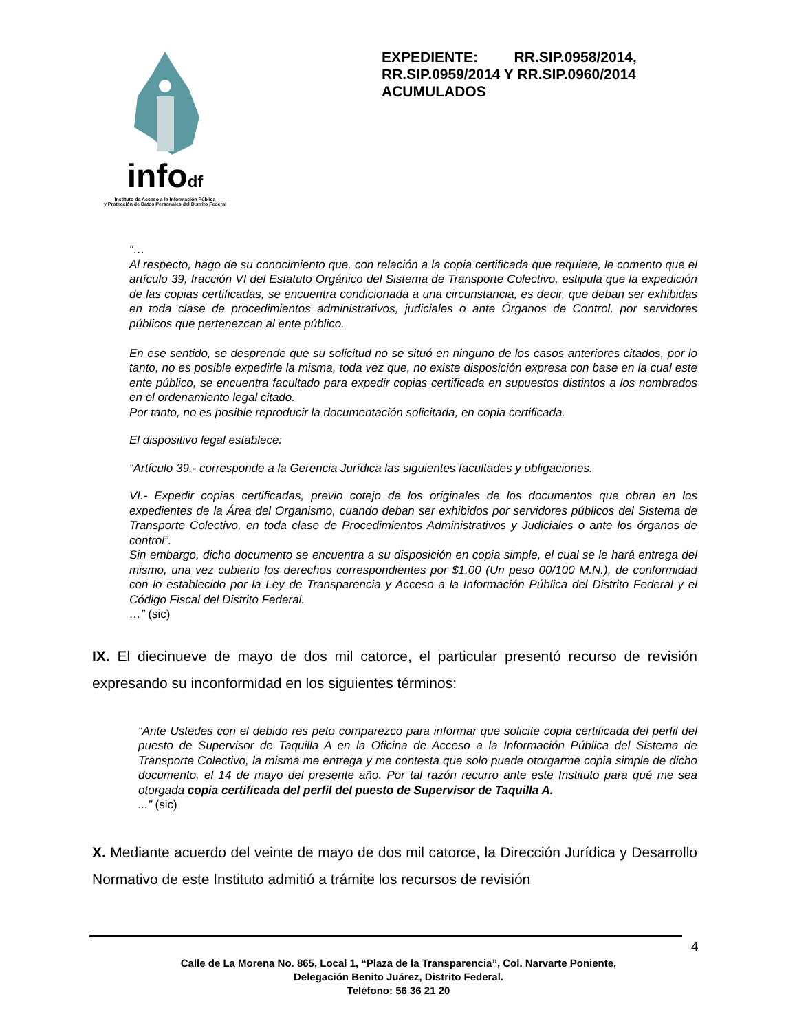infodf
Instituto de Acceso a la Información Pública
y Protección de Datos Personales del Distrito Federal
EXPEDIENTE: RR.SIP.0958/2014, RR.SIP.0959/2014 Y RR.SIP.0960/2014 ACUMULADOS
“…
Al respecto, hago de su conocimiento que, con relación a la copia certificada que requiere, le comento que el artículo 39, fracción VI del Estatuto Orgánico del Sistema de Transporte Colectivo, estipula que la expedición de las copias certificadas, se encuentra condicionada a una circunstancia, es decir, que deban ser exhibidas en toda clase de procedimientos administrativos, judiciales o ante Órganos de Control, por servidores públicos que pertenezcan al ente público.
En ese sentido, se desprende que su solicitud no se situó en ninguno de los casos anteriores citados, por lo tanto, no es posible expedirle la misma, toda vez que, no existe disposición expresa con base en la cual este ente público, se encuentra facultado para expedir copias certificada en supuestos distintos a los nombrados en el ordenamiento legal citado.
Por tanto, no es posible reproducir la documentación solicitada, en copia certificada.
El dispositivo legal establece:
“Artículo 39.- corresponde a la Gerencia Jurídica las siguientes facultades y obligaciones.
VI.- Expedir copias certificadas, previo cotejo de los originales de los documentos que obren en los expedientes de la Área del Organismo, cuando deban ser exhibidos por servidores públicos del Sistema de Transporte Colectivo, en toda clase de Procedimientos Administrativos y Judiciales o ante los órganos de control”.
Sin embargo, dicho documento se encuentra a su disposición en copia simple, el cual se le hará entrega del mismo, una vez cubierto los derechos correspondientes por $1.00 (Un peso 00/100 M.N.), de conformidad con lo establecido por la Ley de Transparencia y Acceso a la Información Pública del Distrito Federal y el Código Fiscal del Distrito Federal.
…” (sic)
IX. El diecinueve de mayo de dos mil catorce, el particular presentó recurso de revisión expresando su inconformidad en los siguientes términos:
“Ante Ustedes con el debido res peto comparezco para informar que solicite copia certificada del perfil del puesto de Supervisor de Taquilla A en la Oficina de Acceso a la Información Pública del Sistema de Transporte Colectivo, la misma me entrega y me contesta que solo puede otorgarme copia simple de dicho documento, el 14 de mayo del presente año. Por tal razón recurro ante este Instituto para qué me sea otorgada copia certificada del perfil del puesto de Supervisor de Taquilla A.
...” (sic)
X. Mediante acuerdo del veinte de mayo de dos mil catorce, la Dirección Jurídica y Desarrollo Normativo de este Instituto admitió a trámite los recursos de revisión
4
Calle de La Morena No. 865, Local 1, “Plaza de la Transparencia”, Col. Narvarte Poniente,
Delegación Benito Juárez, Distrito Federal.
Teléfono: 56 36 21 20